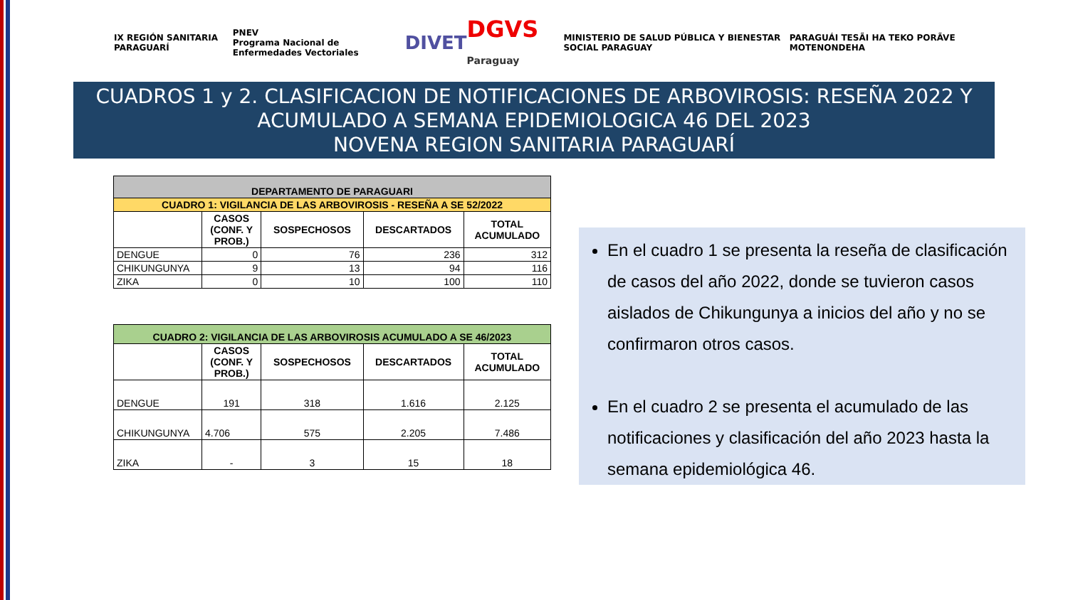IX REGIÓN SANITARIA PARAGUARÍ
PNEV
Programa Nacional de Enfermedades Vectoriales
DIVET
DGVS Paraguay
MINISTERIO DE SALUD PÚBLICA Y BIENESTAR SOCIAL PARAGUAY
PARAGUÁI TESÃI HA TEKO PORÃVE MOTENONDEHA
CUADROS 1 y 2. CLASIFICACION DE NOTIFICACIONES DE ARBOVIROSIS: RESEÑA 2022 Y
ACUMULADO A SEMANA EPIDEMIOLOGICA 46 DEL 2023
NOVENA REGION SANITARIA PARAGUARÍ
| DEPARTAMENTO DE PARAGUARI | | | | |
| --- | --- | --- | --- | --- |
| CUADRO 1: VIGILANCIA DE LAS ARBOVIROSIS - RESEÑA A SE 52/2022 | | | | |
| | CASOS (CONF. Y PROB.) | SOSPECHOSOS | DESCARTADOS | TOTAL ACUMULADO |
| DENGUE | 0 | 76 | 236 | 312 |
| CHIKUNGUNYA | 9 | 13 | 94 | 116 |
| ZIKA | 0 | 10 | 100 | 110 |
| CUADRO 2: VIGILANCIA DE LAS ARBOVIROSIS ACUMULADO A SE 46/2023 | | | | |
| --- | --- | --- | --- | --- |
| | CASOS (CONF. Y PROB.) | SOSPECHOSOS | DESCARTADOS | TOTAL ACUMULADO |
| DENGUE | 191 | 318 | 1.616 | 2.125 |
| CHIKUNGUNYA | 4.706 | 575 | 2.205 | 7.486 |
| ZIKA | - | 3 | 15 | 18 |
En el cuadro 1 se presenta la reseña de clasificación de casos del año 2022, donde se tuvieron casos aislados de Chikungunya a inicios del año y no se confirmaron otros casos.
En el cuadro 2 se presenta el acumulado de las notificaciones y clasificación del año 2023 hasta la semana epidemiológica 46.